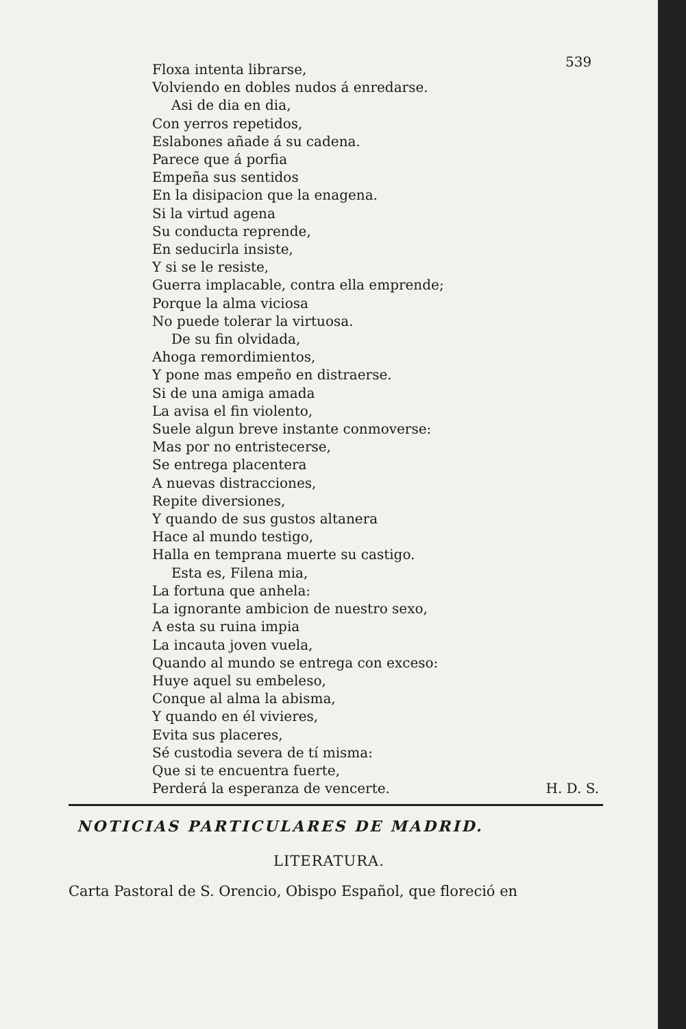539
Floxa intenta librarse,
Volviendo en dobles nudos á enredarse.
Asi de dia en dia,
Con yerros repetidos,
Eslabones añade á su cadena.
Parece que á porfia
Empeña sus sentidos
En la disipacion que la enagena.
Si la virtud agena
Su conducta reprende,
En seducirla insiste,
Y si se le resiste,
Guerra implacable, contra ella emprende;
Porque la alma viciosa
No puede tolerar la virtuosa.
De su fin olvidada,
Ahoga remordimientos,
Y pone mas empeño en distraerse.
Si de una amiga amada
La avisa el fin violento,
Suele algun breve instante conmoverse:
Mas por no entristecerse,
Se entrega placentera
A nuevas distracciones,
Repite diversiones,
Y quando de sus gustos altanera
Hace al mundo testigo,
Halla en temprana muerte su castigo.
Esta es, Filena mia,
La fortuna que anhela:
La ignorante ambicion de nuestro sexo,
A esta su ruina impia
La incauta joven vuela,
Quando al mundo se entrega con exceso:
Huye aquel su embeleso,
Conque al alma la abisma,
Y quando en él vivieres,
Evita sus placeres,
Sé custodia severa de tí misma:
Que si te encuentra fuerte,
Perderá la esperanza de vencerte. H. D. S.
NOTICIAS PARTICULARES DE MADRID.
LITERATURA.
Carta Pastoral de S. Orencio, Obispo Español, que floreció en